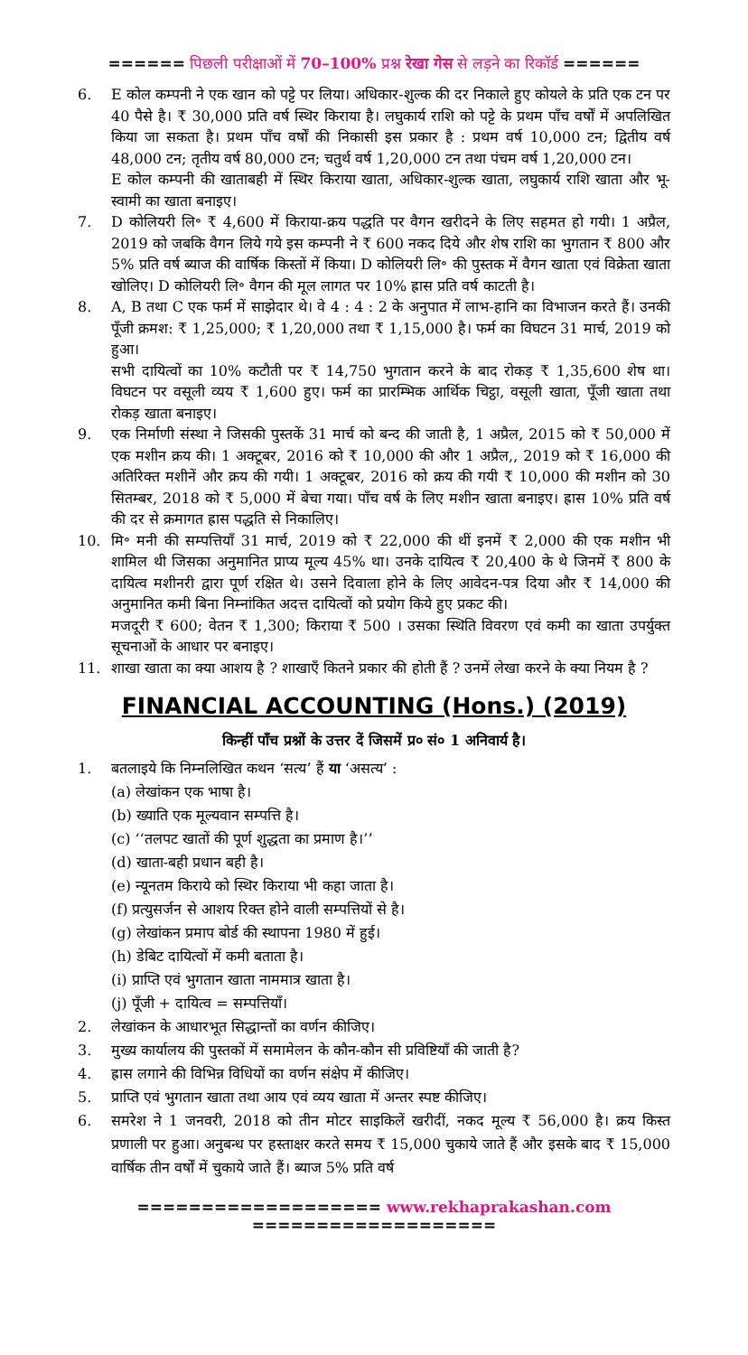====== पिछली परीक्षाओं में 70–100% प्रश्न रेखा गेस से लड़ने का रिकॉर्ड ======
6. E कोल कम्पनी ने एक खान को पट्टे पर लिया। अधिकार-शुल्क की दर निकाले हुए कोयले के प्रति एक टन पर 40 पैसे है। ₹ 30,000 प्रति वर्ष स्थिर किराया है। लघुकार्य राशि को पट्टे के प्रथम पाँच वर्षों में अपलिखित किया जा सकता है। प्रथम पाँच वर्षों की निकासी इस प्रकार है : प्रथम वर्ष 10,000 टन; द्वितीय वर्ष 48,000 टन; तृतीय वर्ष 80,000 टन; चतुर्थ वर्ष 1,20,000 टन तथा पंचम वर्ष 1,20,000 टन।
E कोल कम्पनी की खाताबही में स्थिर किराया खाता, अधिकार-शुल्क खाता, लघुकार्य राशि खाता और भू-स्वामी का खाता बनाइए।
7. D कोलियरी लि॰ ₹ 4,600 में किराया-क्रय पद्धति पर वैगन खरीदने के लिए सहमत हो गयी। 1 अप्रैल, 2019 को जबकि वैगन लिये गये इस कम्पनी ने ₹ 600 नकद दिये और शेष राशि का भुगतान ₹ 800 और 5% प्रति वर्ष ब्याज की वार्षिक किस्तों में किया। D कोलियरी लि॰ की पुस्तक में वैगन खाता एवं विक्रेता खाता खोलिए। D कोलियरी लि॰ वैगन की मूल लागत पर 10% ह्रास प्रति वर्ष काटती है।
8. A, B तथा C एक फर्म में साझेदार थे। वे 4 : 4 : 2 के अनुपात में लाभ-हानि का विभाजन करते हैं। उनकी पूँजी क्रमश: ₹ 1,25,000; ₹ 1,20,000 तथा ₹ 1,15,000 है। फर्म का विघटन 31 मार्च, 2019 को हुआ।
सभी दायित्वों का 10% कटौती पर ₹ 14,750 भुगतान करने के बाद रोकड़ ₹ 1,35,600 शेष था। विघटन पर वसूली व्यय ₹ 1,600 हुए। फर्म का प्रारम्भिक आर्थिक चिट्ठा, वसूली खाता, पूँजी खाता तथा रोकड़ खाता बनाइए।
9. एक निर्माणी संस्था ने जिसकी पुस्तकें 31 मार्च को बन्द की जाती है, 1 अप्रैल, 2015 को ₹ 50,000 में एक मशीन क्रय की। 1 अक्टूबर, 2016 को ₹ 10,000 की और 1 अप्रैल,, 2019 को ₹ 16,000 की अतिरिक्त मशीनें और क्रय की गयी। 1 अक्टूबर, 2016 को क्रय की गयी ₹ 10,000 की मशीन को 30 सितम्बर, 2018 को ₹ 5,000 में बेचा गया। पाँच वर्ष के लिए मशीन खाता बनाइए। ह्रास 10% प्रति वर्ष की दर से क्रमागत ह्रास पद्धति से निकालिए।
10. मि॰ मनी की सम्पत्तियाँ 31 मार्च, 2019 को ₹ 22,000 की थीं इनमें ₹ 2,000 की एक मशीन भी शामिल थी जिसका अनुमानित प्राप्य मूल्य 45% था। उनके दायित्व ₹ 20,400 के थे जिनमें ₹ 800 के दायित्व मशीनरी द्वारा पूर्ण रक्षित थे। उसने दिवाला होने के लिए आवेदन-पत्र दिया और ₹ 14,000 की अनुमानित कमी बिना निम्नांकित अदत्त दायित्वों को प्रयोग किये हुए प्रकट की।
मजदूरी ₹ 600; वेतन ₹ 1,300; किराया ₹ 500 । उसका स्थिति विवरण एवं कमी का खाता उपर्युक्त सूचनाओं के आधार पर बनाइए।
11. शाखा खाता का क्या आशय है ? शाखाएँ कितने प्रकार की होती हैं ? उनमें लेखा करने के क्या नियम है ?
FINANCIAL ACCOUNTING (Hons.) (2019)
किन्हीं पाँच प्रश्नों के उत्तर दें जिसमें प्र० सं० 1 अनिवार्य है।
1. बतलाइये कि निम्नलिखित कथन ‘सत्य’ हैं या ‘असत्य’ :
(a) लेखांकन एक भाषा है।
(b) ख्याति एक मूल्यवान सम्पत्ति है।
(c) ‘‘तलपट खातों की पूर्ण शुद्धता का प्रमाण है।’’
(d) खाता-बही प्रधान बही है।
(e) न्यूनतम किराये को स्थिर किराया भी कहा जाता है।
(f) प्रत्युसर्जन से आशय रिक्त होने वाली सम्पत्तियों से है।
(g) लेखांकन प्रमाप बोर्ड की स्थापना 1980 में हुई।
(h) डेबिट दायित्वों में कमी बताता है।
(i) प्राप्ति एवं भुगतान खाता नाममात्र खाता है।
(j) पूँजी + दायित्व = सम्पत्तियाँ।
2. लेखांकन के आधारभूत सिद्धान्तों का वर्णन कीजिए।
3. मुख्य कार्यालय की पुस्तकों में समामेलन के कौन-कौन सी प्रविष्टियाँ की जाती है?
4. ह्रास लगाने की विभिन्न विधियों का वर्णन संक्षेप में कीजिए।
5. प्राप्ति एवं भुगतान खाता तथा आय एवं व्यय खाता में अन्तर स्पष्ट कीजिए।
6. समरेश ने 1 जनवरी, 2018 को तीन मोटर साइकिलें खरीदीं, नकद मूल्य ₹ 56,000 है। क्रय किस्त प्रणाली पर हुआ। अनुबन्ध पर हस्ताक्षर करते समय ₹ 15,000 चुकाये जाते हैं और इसके बाद ₹ 15,000 वार्षिक तीन वर्षों में चुकाये जाते हैं। ब्याज 5% प्रति वर्ष
=================== www.rekhaprakashan.com ===================